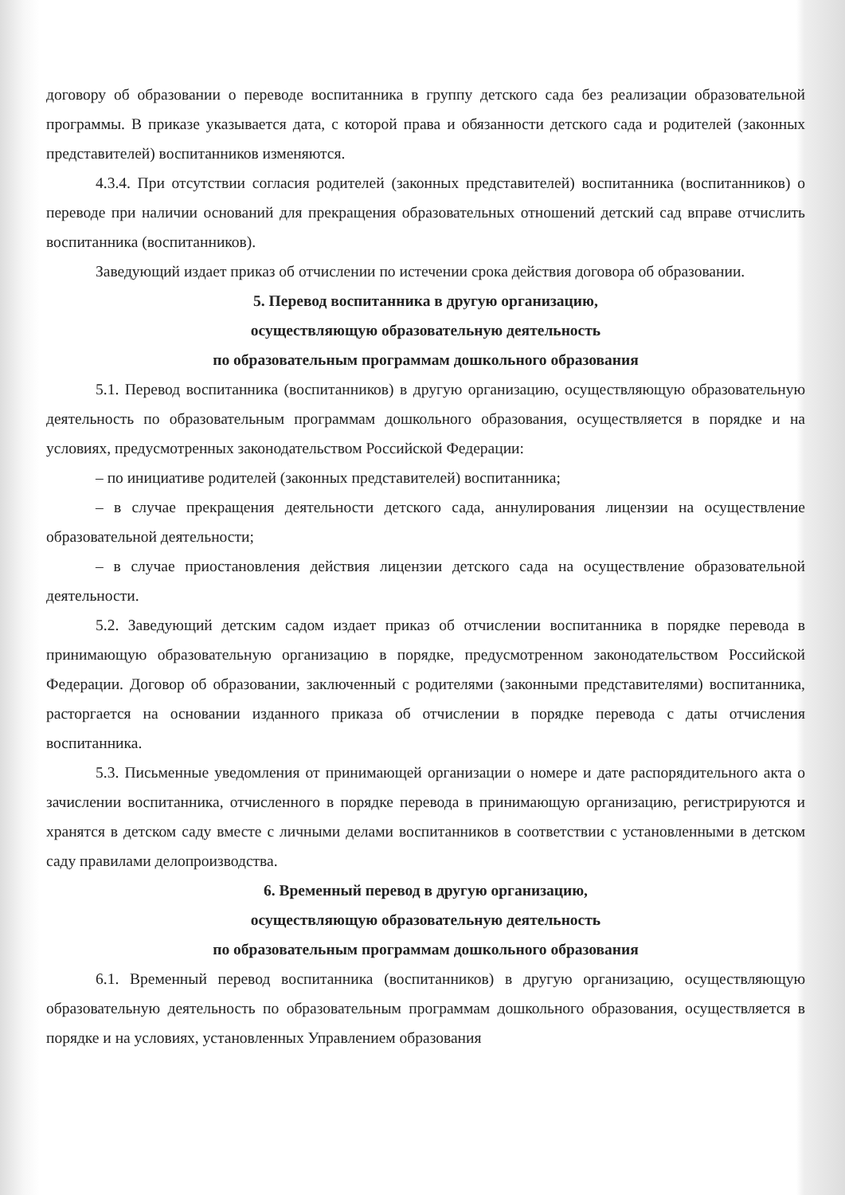договору об образовании о переводе воспитанника в группу детского сада без реализации образовательной программы. В приказе указывается дата, с которой права и обязанности детского сада и родителей (законных представителей) воспитанников изменяются.
4.3.4. При отсутствии согласия родителей (законных представителей) воспитанника (воспитанников) о переводе при наличии оснований для прекращения образовательных отношений детский сад вправе отчислить воспитанника (воспитанников).
Заведующий издает приказ об отчислении по истечении срока действия договора об образовании.
5. Перевод воспитанника в другую организацию,
осуществляющую образовательную деятельность
по образовательным программам дошкольного образования
5.1. Перевод воспитанника (воспитанников) в другую организацию, осуществляющую образовательную деятельность по образовательным программам дошкольного образования, осуществляется в порядке и на условиях, предусмотренных законодательством Российской Федерации:
– по инициативе родителей (законных представителей) воспитанника;
– в случае прекращения деятельности детского сада, аннулирования лицензии на осуществление образовательной деятельности;
– в случае приостановления действия лицензии детского сада на осуществление образовательной деятельности.
5.2. Заведующий детским садом издает приказ об отчислении воспитанника в порядке перевода в принимающую образовательную организацию в порядке, предусмотренном законодательством Российской Федерации. Договор об образовании, заключенный с родителями (законными представителями) воспитанника, расторгается на основании изданного приказа об отчислении в порядке перевода с даты отчисления воспитанника.
5.3. Письменные уведомления от принимающей организации о номере и дате распорядительного акта о зачислении воспитанника, отчисленного в порядке перевода в принимающую организацию, регистрируются и хранятся в детском саду вместе с личными делами воспитанников в соответствии с установленными в детском саду правилами делопроизводства.
6. Временный перевод в другую организацию,
осуществляющую образовательную деятельность
по образовательным программам дошкольного образования
6.1. Временный перевод воспитанника (воспитанников) в другую организацию, осуществляющую образовательную деятельность по образовательным программам дошкольного образования, осуществляется в порядке и на условиях, установленных Управлением образования